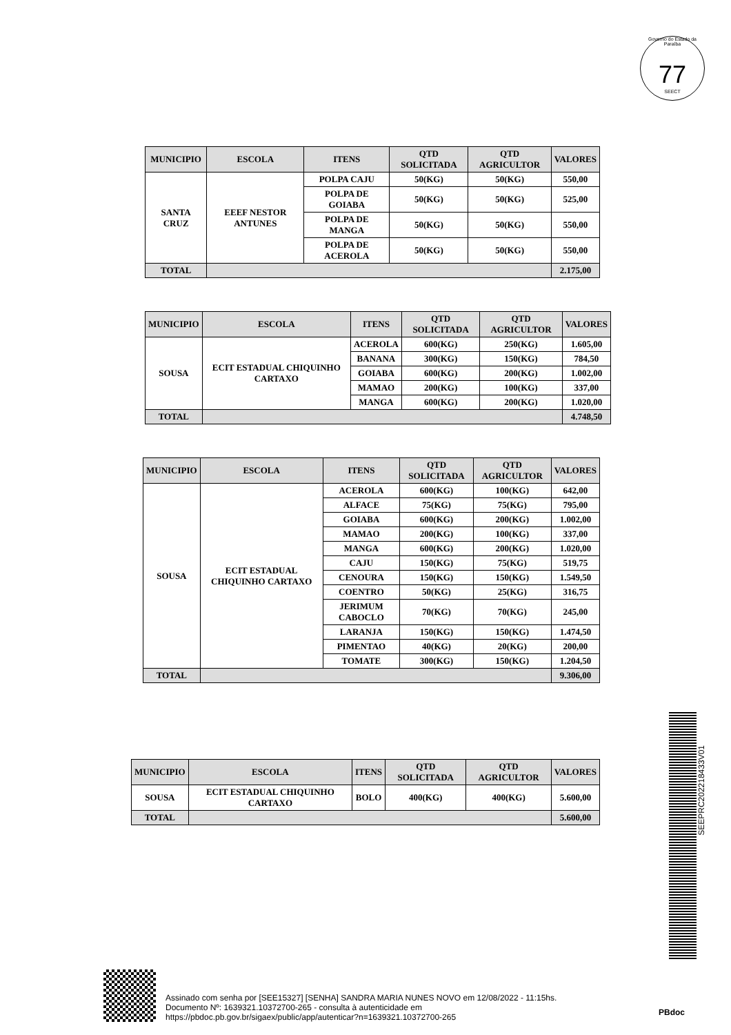Governo do Estado da Paraíba
77
SEECT
| MUNICIPIO | ESCOLA | ITENS | QTD SOLICITADA | QTD AGRICULTOR | VALORES |
| --- | --- | --- | --- | --- | --- |
| SANTA CRUZ | EEEF NESTOR ANTUNES | POLPA CAJU | 50(KG) | 50(KG) | 550,00 |
| | | POLPA DE GOIABA | 50(KG) | 50(KG) | 525,00 |
| | | POLPA DE MANGA | 50(KG) | 50(KG) | 550,00 |
| | | POLPA DE ACEROLA | 50(KG) | 50(KG) | 550,00 |
| TOTAL | | | | | 2.175,00 |
| MUNICIPIO | ESCOLA | ITENS | QTD SOLICITADA | QTD AGRICULTOR | VALORES |
| --- | --- | --- | --- | --- | --- |
| SOUSA | ECIT ESTADUAL CHIQUINHO CARTAXO | ACEROLA | 600(KG) | 250(KG) | 1.605,00 |
| | | BANANA | 300(KG) | 150(KG) | 784,50 |
| | | GOIABA | 600(KG) | 200(KG) | 1.002,00 |
| | | MAMAO | 200(KG) | 100(KG) | 337,00 |
| | | MANGA | 600(KG) | 200(KG) | 1.020,00 |
| TOTAL | | | | | 4.748,50 |
| MUNICIPIO | ESCOLA | ITENS | QTD SOLICITADA | QTD AGRICULTOR | VALORES |
| --- | --- | --- | --- | --- | --- |
| SOUSA | ECIT ESTADUAL CHIQUINHO CARTAXO | ACEROLA | 600(KG) | 100(KG) | 642,00 |
| | | ALFACE | 75(KG) | 75(KG) | 795,00 |
| | | GOIABA | 600(KG) | 200(KG) | 1.002,00 |
| | | MAMAO | 200(KG) | 100(KG) | 337,00 |
| | | MANGA | 600(KG) | 200(KG) | 1.020,00 |
| | | CAJU | 150(KG) | 75(KG) | 519,75 |
| | | CENOURA | 150(KG) | 150(KG) | 1.549,50 |
| | | COENTRO | 50(KG) | 25(KG) | 316,75 |
| | | JERIMUM CABOCLO | 70(KG) | 70(KG) | 245,00 |
| | | LARANJA | 150(KG) | 150(KG) | 1.474,50 |
| | | PIMENTAO | 40(KG) | 20(KG) | 200,00 |
| | | TOMATE | 300(KG) | 150(KG) | 1.204,50 |
| TOTAL | | | | | 9.306,00 |
| MUNICIPIO | ESCOLA | ITENS | QTD SOLICITADA | QTD AGRICULTOR | VALORES |
| --- | --- | --- | --- | --- | --- |
| SOUSA | ECIT ESTADUAL CHIQUINHO CARTAXO | BOLO | 400(KG) | 400(KG) | 5.600,00 |
| TOTAL | | | | | 5.600,00 |
SEEPRC202218433V01
Assinado com senha por [SEE15327] [SENHA] SANDRA MARIA NUNES NOVO em 12/08/2022 - 11:15hs.
Documento Nº: 1639321.10372700-265 - consulta à autenticidade em
https://pbdoc.pb.gov.br/sigaex/public/app/autenticar?n=1639321.10372700-265
PBdoc